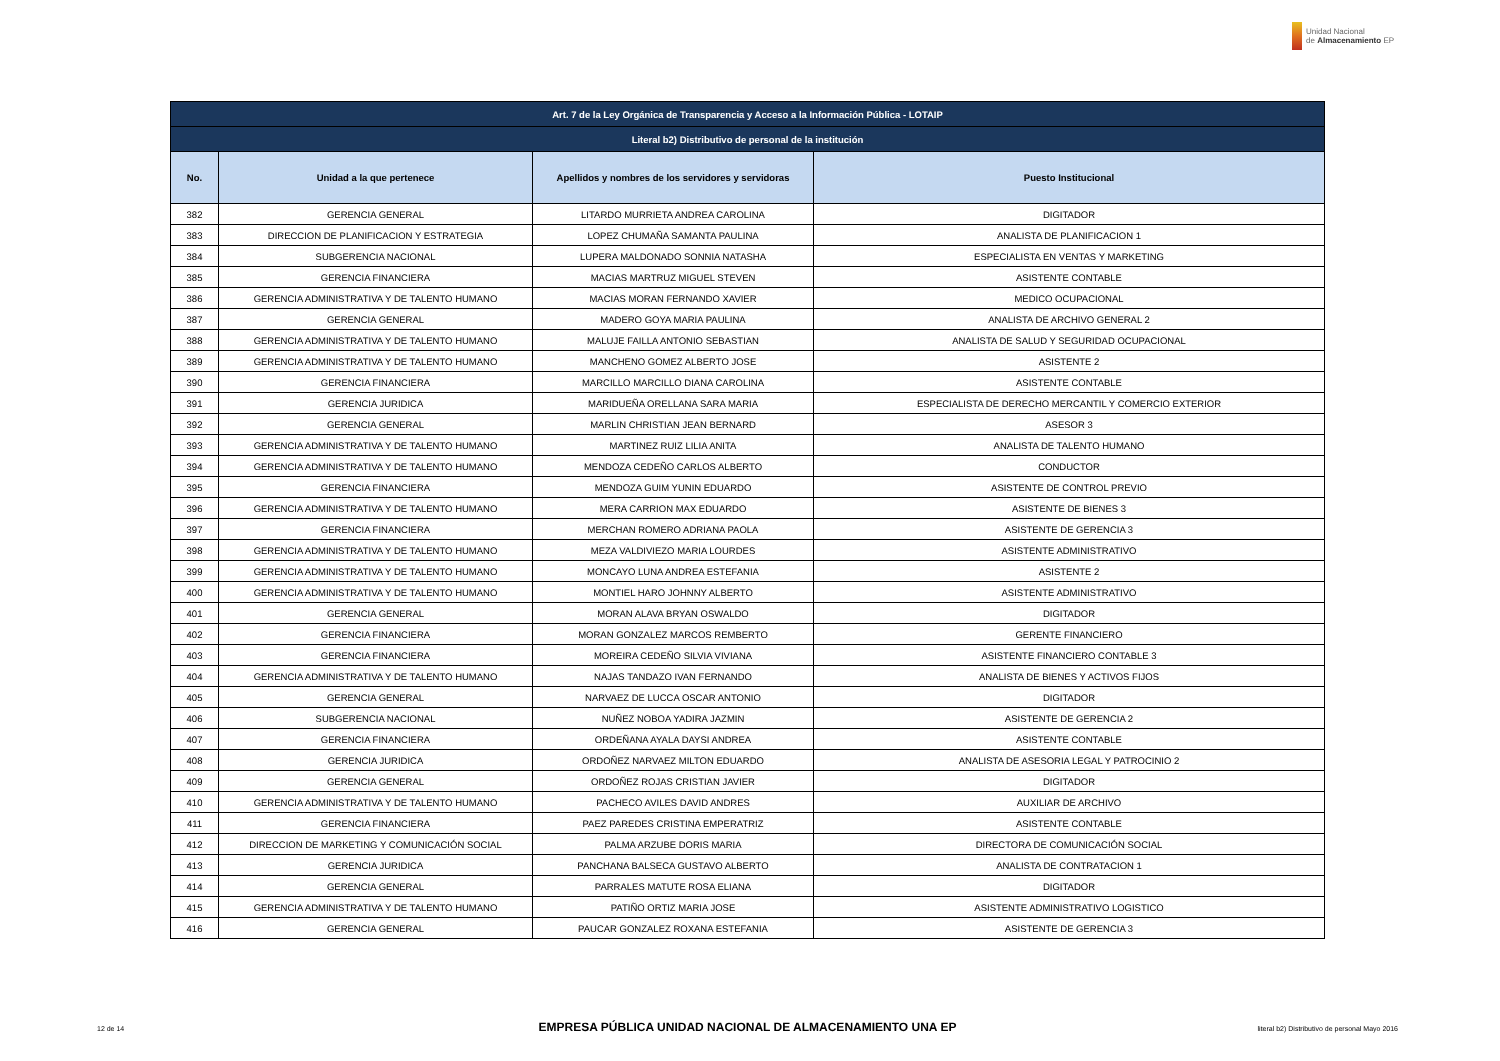Unidad Nacional
de Almacenamiento EP
| Art. 7 de la Ley Orgánica de Transparencia y Acceso a la Información Pública - LOTAIP | | | |
| --- | --- | --- | --- |
| Literal b2) Distributivo de personal de la institución | | | |
| No. | Unidad a la que pertenece | Apellidos y nombres de los servidores y servidoras | Puesto Institucional |
| 382 | GERENCIA GENERAL | LITARDO MURRIETA ANDREA CAROLINA | DIGITADOR |
| 383 | DIRECCION DE PLANIFICACION Y ESTRATEGIA | LOPEZ CHUMAÑA SAMANTA PAULINA | ANALISTA DE PLANIFICACION 1 |
| 384 | SUBGERENCIA NACIONAL | LUPERA MALDONADO SONNIA NATASHA | ESPECIALISTA EN VENTAS Y MARKETING |
| 385 | GERENCIA FINANCIERA | MACIAS MARTRUZ MIGUEL STEVEN | ASISTENTE CONTABLE |
| 386 | GERENCIA ADMINISTRATIVA Y DE TALENTO HUMANO | MACIAS MORAN FERNANDO XAVIER | MEDICO OCUPACIONAL |
| 387 | GERENCIA GENERAL | MADERO GOYA MARIA PAULINA | ANALISTA DE ARCHIVO GENERAL 2 |
| 388 | GERENCIA ADMINISTRATIVA Y DE TALENTO HUMANO | MALUJE FAILLA ANTONIO SEBASTIAN | ANALISTA DE SALUD Y SEGURIDAD OCUPACIONAL |
| 389 | GERENCIA ADMINISTRATIVA Y DE TALENTO HUMANO | MANCHENO GOMEZ ALBERTO JOSE | ASISTENTE 2 |
| 390 | GERENCIA FINANCIERA | MARCILLO MARCILLO DIANA CAROLINA | ASISTENTE CONTABLE |
| 391 | GERENCIA JURIDICA | MARIDUEÑA ORELLANA SARA MARIA | ESPECIALISTA DE DERECHO MERCANTIL Y COMERCIO EXTERIOR |
| 392 | GERENCIA GENERAL | MARLIN CHRISTIAN JEAN BERNARD | ASESOR 3 |
| 393 | GERENCIA ADMINISTRATIVA Y DE TALENTO HUMANO | MARTINEZ RUIZ LILIA ANITA | ANALISTA DE TALENTO HUMANO |
| 394 | GERENCIA ADMINISTRATIVA Y DE TALENTO HUMANO | MENDOZA CEDEÑO CARLOS ALBERTO | CONDUCTOR |
| 395 | GERENCIA FINANCIERA | MENDOZA GUIM YUNIN EDUARDO | ASISTENTE DE CONTROL PREVIO |
| 396 | GERENCIA ADMINISTRATIVA Y DE TALENTO HUMANO | MERA CARRION MAX EDUARDO | ASISTENTE DE BIENES 3 |
| 397 | GERENCIA FINANCIERA | MERCHAN ROMERO ADRIANA PAOLA | ASISTENTE DE GERENCIA 3 |
| 398 | GERENCIA ADMINISTRATIVA Y DE TALENTO HUMANO | MEZA VALDIVIEZO MARIA LOURDES | ASISTENTE ADMINISTRATIVO |
| 399 | GERENCIA ADMINISTRATIVA Y DE TALENTO HUMANO | MONCAYO LUNA ANDREA ESTEFANIA | ASISTENTE 2 |
| 400 | GERENCIA ADMINISTRATIVA Y DE TALENTO HUMANO | MONTIEL HARO JOHNNY ALBERTO | ASISTENTE ADMINISTRATIVO |
| 401 | GERENCIA GENERAL | MORAN ALAVA BRYAN OSWALDO | DIGITADOR |
| 402 | GERENCIA FINANCIERA | MORAN GONZALEZ MARCOS REMBERTO | GERENTE FINANCIERO |
| 403 | GERENCIA FINANCIERA | MOREIRA CEDEÑO SILVIA VIVIANA | ASISTENTE FINANCIERO CONTABLE 3 |
| 404 | GERENCIA ADMINISTRATIVA Y DE TALENTO HUMANO | NAJAS TANDAZO IVAN FERNANDO | ANALISTA DE BIENES Y ACTIVOS FIJOS |
| 405 | GERENCIA GENERAL | NARVAEZ DE LUCCA OSCAR ANTONIO | DIGITADOR |
| 406 | SUBGERENCIA NACIONAL | NUÑEZ NOBOA YADIRA JAZMIN | ASISTENTE DE GERENCIA 2 |
| 407 | GERENCIA FINANCIERA | ORDEÑANA AYALA DAYSI ANDREA | ASISTENTE CONTABLE |
| 408 | GERENCIA JURIDICA | ORDOÑEZ NARVAEZ MILTON EDUARDO | ANALISTA DE ASESORIA LEGAL Y PATROCINIO 2 |
| 409 | GERENCIA GENERAL | ORDOÑEZ ROJAS CRISTIAN JAVIER | DIGITADOR |
| 410 | GERENCIA ADMINISTRATIVA Y DE TALENTO HUMANO | PACHECO AVILES DAVID ANDRES | AUXILIAR DE ARCHIVO |
| 411 | GERENCIA FINANCIERA | PAEZ PAREDES CRISTINA EMPERATRIZ | ASISTENTE CONTABLE |
| 412 | DIRECCION DE MARKETING Y COMUNICACIÓN SOCIAL | PALMA ARZUBE DORIS MARIA | DIRECTORA DE COMUNICACIÓN SOCIAL |
| 413 | GERENCIA JURIDICA | PANCHANA BALSECA GUSTAVO ALBERTO | ANALISTA DE CONTRATACION 1 |
| 414 | GERENCIA GENERAL | PARRALES MATUTE ROSA ELIANA | DIGITADOR |
| 415 | GERENCIA ADMINISTRATIVA Y DE TALENTO HUMANO | PATIÑO ORTIZ MARIA JOSE | ASISTENTE ADMINISTRATIVO LOGISTICO |
| 416 | GERENCIA GENERAL | PAUCAR GONZALEZ ROXANA ESTEFANIA | ASISTENTE DE GERENCIA 3 |
12 de 14 EMPRESA PÚBLICA UNIDAD NACIONAL DE ALMACENAMIENTO UNA EP literal b2) Distributivo de personal Mayo 2016